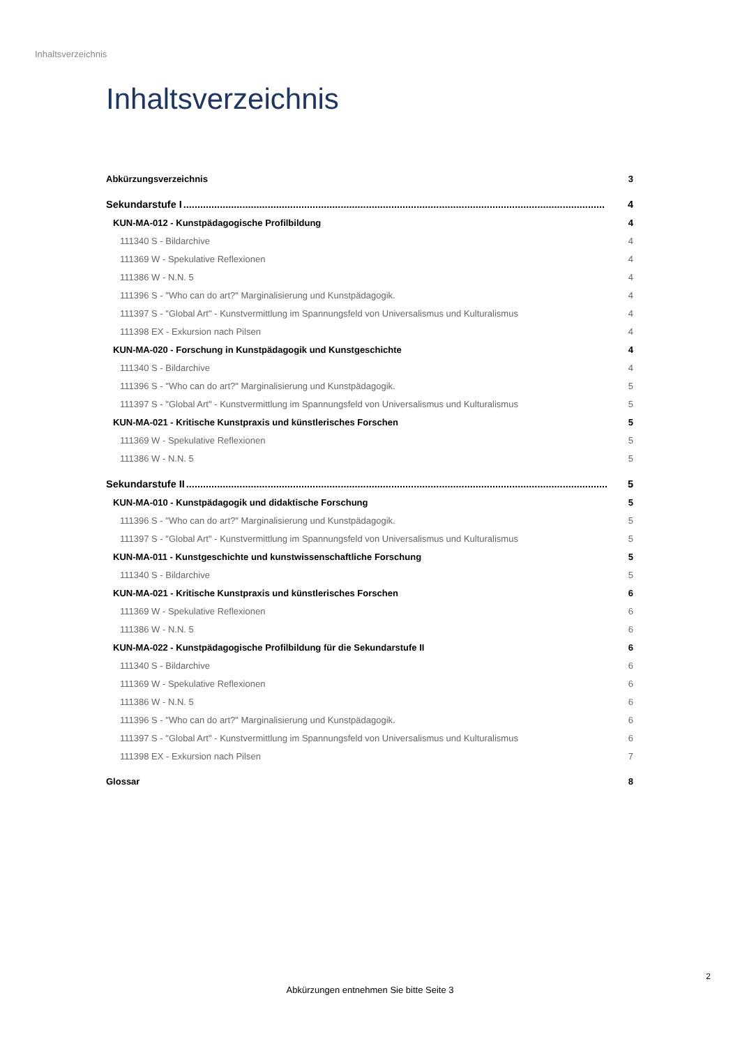Inhaltsverzeichnis
Inhaltsverzeichnis
Abkürzungsverzeichnis 3
Sekundarstufe I...................................................................................................................................................... 4
KUN-MA-012 - Kunstpädagogische Profilbildung 4
111340 S - Bildarchive 4
111369 W - Spekulative Reflexionen 4
111386 W - N.N. 5 4
111396 S - "Who can do art?" Marginalisierung und Kunstpädagogik. 4
111397 S - "Global Art" - Kunstvermittlung im Spannungsfeld von Universalismus und Kulturalismus 4
111398 EX - Exkursion nach Pilsen 4
KUN-MA-020 - Forschung in Kunstpädagogik und Kunstgeschichte 4
111340 S - Bildarchive 4
111396 S - "Who can do art?" Marginalisierung und Kunstpädagogik. 5
111397 S - "Global Art" - Kunstvermittlung im Spannungsfeld von Universalismus und Kulturalismus 5
KUN-MA-021 - Kritische Kunstpraxis und künstlerisches Forschen 5
111369 W - Spekulative Reflexionen 5
111386 W - N.N. 5 5
Sekundarstufe II...................................................................................................................................................... 5
KUN-MA-010 - Kunstpädagogik und didaktische Forschung 5
111396 S - "Who can do art?" Marginalisierung und Kunstpädagogik. 5
111397 S - "Global Art" - Kunstvermittlung im Spannungsfeld von Universalismus und Kulturalismus 5
KUN-MA-011 - Kunstgeschichte und kunstwissenschaftliche Forschung 5
111340 S - Bildarchive 5
KUN-MA-021 - Kritische Kunstpraxis und künstlerisches Forschen 6
111369 W - Spekulative Reflexionen 6
111386 W - N.N. 5 6
KUN-MA-022 - Kunstpädagogische Profilbildung für die Sekundarstufe II 6
111340 S - Bildarchive 6
111369 W - Spekulative Reflexionen 6
111386 W - N.N. 5 6
111396 S - "Who can do art?" Marginalisierung und Kunstpädagogik. 6
111397 S - "Global Art" - Kunstvermittlung im Spannungsfeld von Universalismus und Kulturalismus 6
111398 EX - Exkursion nach Pilsen 7
Glossar 8
2
Abkürzungen entnehmen Sie bitte Seite 3